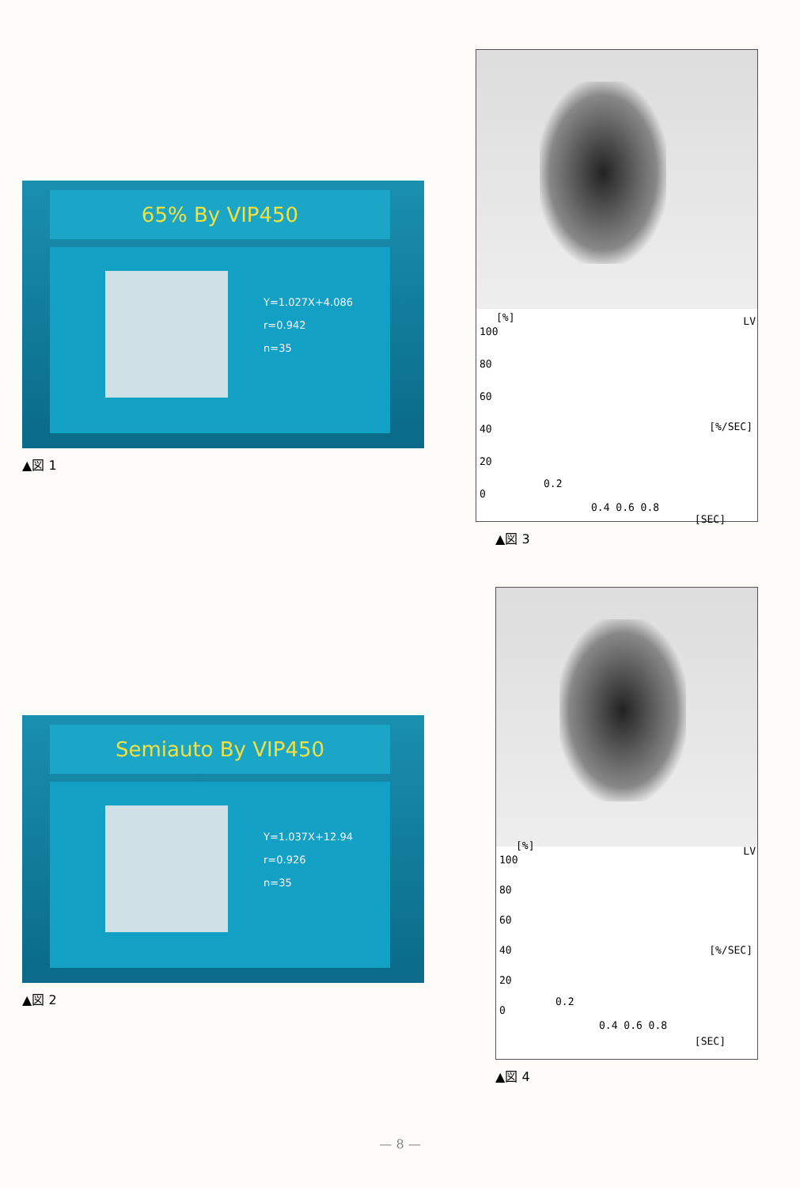65% By VIP450
Y=1.027X+4.086
r=0.942
n=35
▲図 1
[%] LV
100
80
60
40
20
0
[%/SEC]
0.2
0.4 0.6 0.8
[SEC]
▲図 3
Semiauto By VIP450
Y=1.037X+12.94
r=0.926
n=35
▲図 2
[%] LV
100
80
60
40
20
0
[%/SEC]
0.2
0.4 0.6 0.8
[SEC]
▲図 4
— 8 —